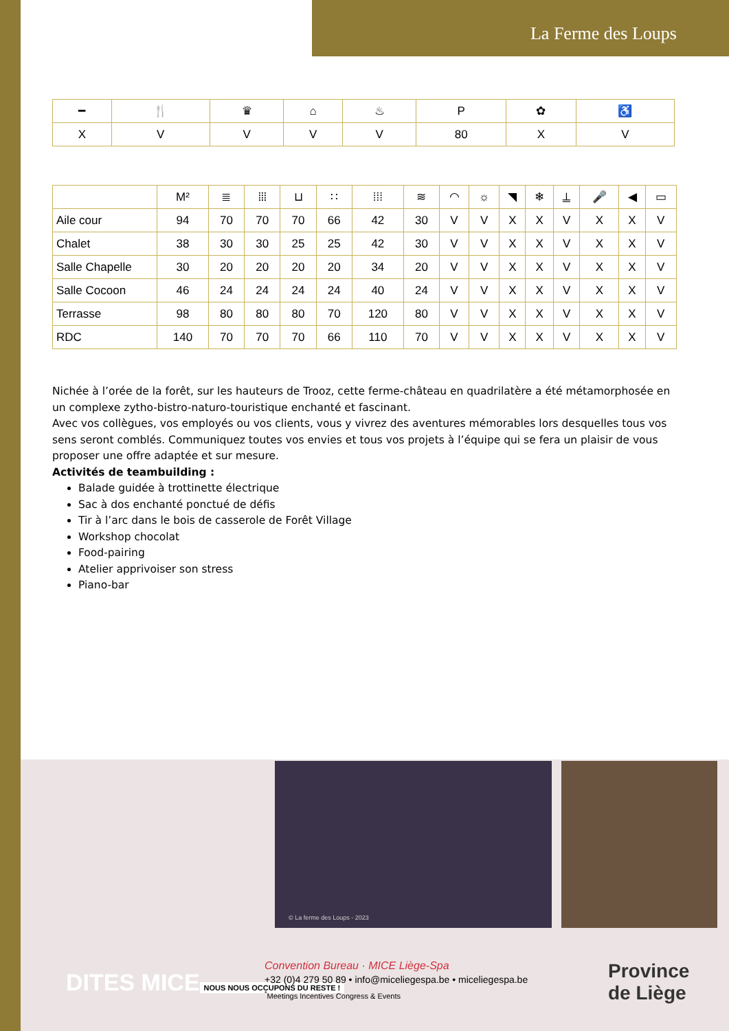La Ferme des Loups
| ━ | 🍴 | ♛ | ⌂ | ♨ | P | ✿ | ♿ |
| --- | --- | --- | --- | --- | --- | --- | --- |
| X | V | V | V | V | 80 | X | V |
| | M² | ≣ | ⦙⦙⦙ | ⊔ | ∷ | ⁞⁞⁞ | ≋ | ◠ | ☼ | ◥ | ❄ | ⍊ | 🎤 | ◀ | ▭ |
| --- | --- | --- | --- | --- | --- | --- | --- | --- | --- | --- | --- | --- | --- | --- | --- |
| Aile cour | 94 | 70 | 70 | 70 | 66 | 42 | 30 | V | V | X | X | V | X | X | V |
| Chalet | 38 | 30 | 30 | 25 | 25 | 42 | 30 | V | V | X | X | V | X | X | V |
| Salle Chapelle | 30 | 20 | 20 | 20 | 20 | 34 | 20 | V | V | X | X | V | X | X | V |
| Salle Cocoon | 46 | 24 | 24 | 24 | 24 | 40 | 24 | V | V | X | X | V | X | X | V |
| Terrasse | 98 | 80 | 80 | 80 | 70 | 120 | 80 | V | V | X | X | V | X | X | V |
| RDC | 140 | 70 | 70 | 70 | 66 | 110 | 70 | V | V | X | X | V | X | X | V |
Nichée à l’orée de la forêt, sur les hauteurs de Trooz, cette ferme-château en quadrilatère a été métamorphosée en un complexe zytho-bistro-naturo-touristique enchanté et fascinant.
Avec vos collègues, vos employés ou vos clients, vous y vivrez des aventures mémorables lors desquelles tous vos sens seront comblés. Communiquez toutes vos envies et tous vos projets à l’équipe qui se fera un plaisir de vous proposer une offre adaptée et sur mesure.
Activités de teambuilding :
Balade guidée à trottinette électrique
Sac à dos enchanté ponctué de défis
Tir à l’arc dans le bois de casserole de Forêt Village
Workshop chocolat
Food-pairing
Atelier apprivoiser son stress
Piano-bar
© La ferme des Loups - 2023
DITES MICE
NOUS NOUS OCCUPONS DU RESTE !
Convention Bureau · MICE Liège-Spa
+32 (0)4 279 50 89 • info@miceliegespa.be • miceliegespa.be
<sup>*</sup> Meetings Incentives Congress & Events
Province
de Liège